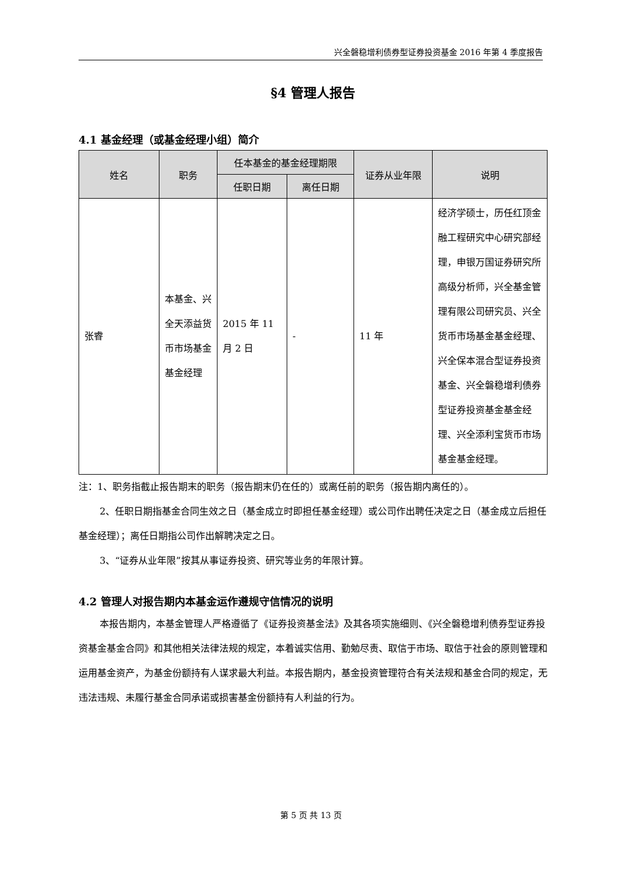兴全磐稳增利债券型证券投资基金 2016 年第 4 季度报告
§4 管理人报告
4.1 基金经理（或基金经理小组）简介
| 姓名 | 职务 | 任本基金的基金经理期限 | | 证券从业年限 | 说明 |
| --- | --- | --- | --- | --- | --- |
| | | 任职日期 | 离任日期 | | |
| 张睿 | 本基金、兴全天添益货币市场基金基金经理 | 2015 年 11 月 2 日 | - | 11 年 | 经济学硕士，历任红顶金融工程研究中心研究部经理，申银万国证券研究所高级分析师，兴全基金管理有限公司研究员、兴全货币市场基金基金经理、兴全保本混合型证券投资基金、兴全磐稳增利债券型证券投资基金基金经理、兴全添利宝货币市场基金基金经理。 |
注：1、职务指截止报告期末的职务（报告期末仍在任的）或离任前的职务（报告期内离任的）。
2、任职日期指基金合同生效之日（基金成立时即担任基金经理）或公司作出聘任决定之日（基金成立后担任基金经理）；离任日期指公司作出解聘决定之日。
3、“证券从业年限”按其从事证券投资、研究等业务的年限计算。
4.2 管理人对报告期内本基金运作遵规守信情况的说明
本报告期内，本基金管理人严格遵循了《证券投资基金法》及其各项实施细则、《兴全磐稳增利债券型证券投资基金基金合同》和其他相关法律法规的规定，本着诚实信用、勤勉尽责、取信于市场、取信于社会的原则管理和运用基金资产，为基金份额持有人谋求最大利益。本报告期内，基金投资管理符合有关法规和基金合同的规定，无违法违规、未履行基金合同承诺或损害基金份额持有人利益的行为。
第 5 页 共 13 页